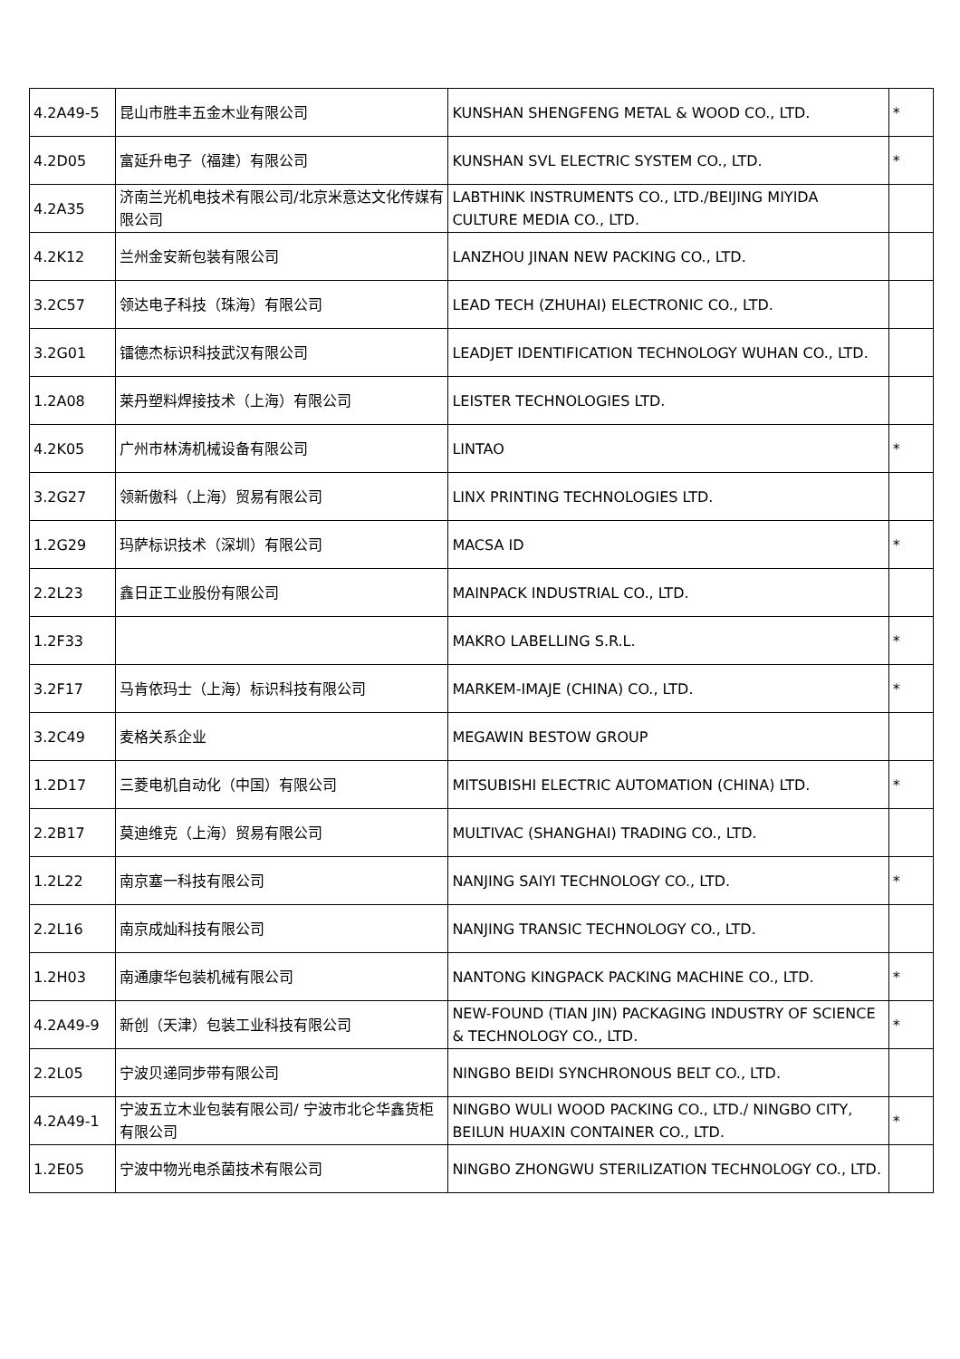| 4.2A49-5 | 昆山市胜丰五金木业有限公司 | KUNSHAN SHENGFENG METAL & WOOD CO., LTD. | * |
| 4.2D05 | 富延升电子（福建）有限公司 | KUNSHAN SVL ELECTRIC SYSTEM CO., LTD. | * |
| 4.2A35 | 济南兰光机电技术有限公司/北京米意达文化传媒有限公司 | LABTHINK INSTRUMENTS CO., LTD./BEIJING MIYIDA CULTURE MEDIA CO., LTD. | |
| 4.2K12 | 兰州金安新包装有限公司 | LANZHOU JINAN NEW PACKING CO., LTD. | |
| 3.2C57 | 领达电子科技（珠海）有限公司 | LEAD TECH (ZHUHAI) ELECTRONIC CO., LTD. | |
| 3.2G01 | 镭德杰标识科技武汉有限公司 | LEADJET IDENTIFICATION TECHNOLOGY WUHAN CO., LTD. | |
| 1.2A08 | 莱丹塑料焊接技术（上海）有限公司 | LEISTER TECHNOLOGIES LTD. | |
| 4.2K05 | 广州市林涛机械设备有限公司 | LINTAO | * |
| 3.2G27 | 领新傲科（上海）贸易有限公司 | LINX PRINTING TECHNOLOGIES LTD. | |
| 1.2G29 | 玛萨标识技术（深圳）有限公司 | MACSA ID | * |
| 2.2L23 | 鑫日正工业股份有限公司 | MAINPACK INDUSTRIAL CO., LTD. | |
| 1.2F33 | | MAKRO LABELLING S.R.L. | * |
| 3.2F17 | 马肯依玛士（上海）标识科技有限公司 | MARKEM-IMAJE (CHINA) CO., LTD. | * |
| 3.2C49 | 麦格关系企业 | MEGAWIN BESTOW GROUP | |
| 1.2D17 | 三菱电机自动化（中国）有限公司 | MITSUBISHI ELECTRIC AUTOMATION (CHINA) LTD. | * |
| 2.2B17 | 莫迪维克（上海）贸易有限公司 | MULTIVAC (SHANGHAI) TRADING CO., LTD. | |
| 1.2L22 | 南京塞一科技有限公司 | NANJING SAIYI TECHNOLOGY CO., LTD. | * |
| 2.2L16 | 南京成灿科技有限公司 | NANJING TRANSIC TECHNOLOGY CO., LTD. | |
| 1.2H03 | 南通康华包装机械有限公司 | NANTONG KINGPACK PACKING MACHINE CO., LTD. | * |
| 4.2A49-9 | 新创（天津）包装工业科技有限公司 | NEW-FOUND (TIAN JIN) PACKAGING INDUSTRY OF SCIENCE & TECHNOLOGY CO., LTD. | * |
| 2.2L05 | 宁波贝递同步带有限公司 | NINGBO BEIDI SYNCHRONOUS BELT CO., LTD. | |
| 4.2A49-1 | 宁波五立木业包装有限公司/ 宁波市北仑华鑫货柜有限公司 | NINGBO WULI WOOD PACKING CO., LTD./ NINGBO CITY, BEILUN HUAXIN CONTAINER CO., LTD. | * |
| 1.2E05 | 宁波中物光电杀菌技术有限公司 | NINGBO ZHONGWU STERILIZATION TECHNOLOGY CO., LTD. | |